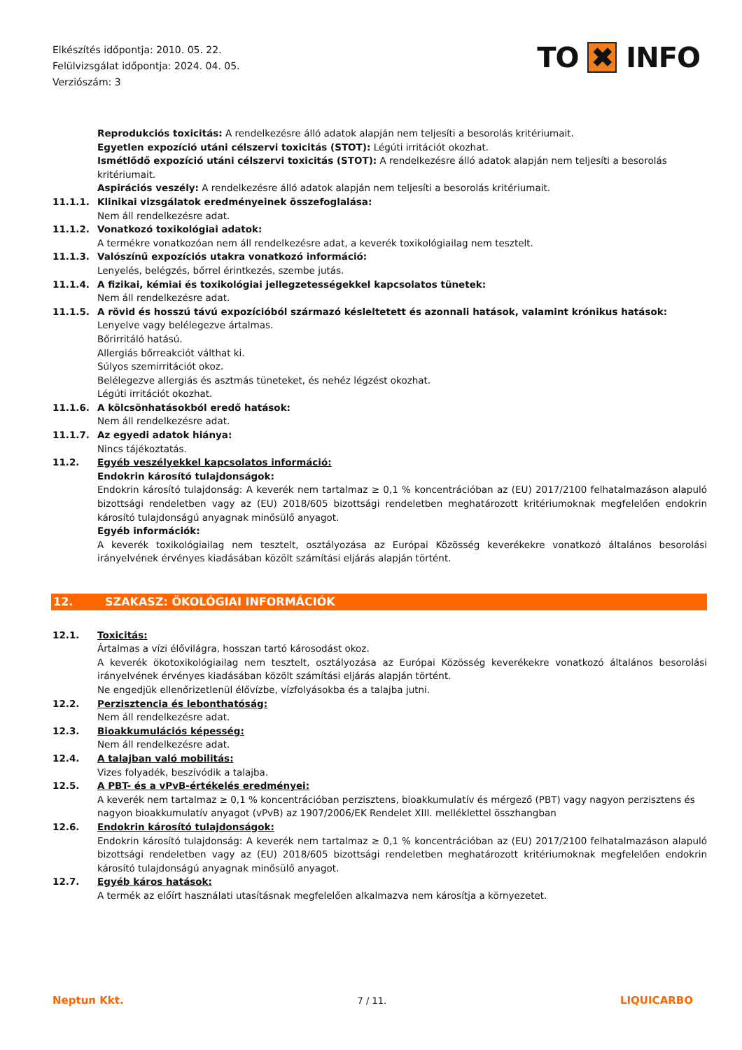Elkészítés időpontja: 2010. 05. 22.
Felülvizsgálat időpontja: 2024. 04. 05.
Verziószám: 3
TO ✖ INFO
Reprodukciós toxicitás: A rendelkezésre álló adatok alapján nem teljesíti a besorolás kritériumait.
Egyetlen expozíció utáni célszervi toxicitás (STOT): Légúti irritációt okozhat.
Ismétlődő expozíció utáni célszervi toxicitás (STOT): A rendelkezésre álló adatok alapján nem teljesíti a besorolás kritériumait.
Aspirációs veszély: A rendelkezésre álló adatok alapján nem teljesíti a besorolás kritériumait.
11.1.1. Klinikai vizsgálatok eredményeinek összefoglalása:
Nem áll rendelkezésre adat.
11.1.2. Vonatkozó toxikológiai adatok:
A termékre vonatkozóan nem áll rendelkezésre adat, a keverék toxikológiailag nem tesztelt.
11.1.3. Valószínű expozíciós utakra vonatkozó információ:
Lenyelés, belégzés, bőrrel érintkezés, szembe jutás.
11.1.4. A fizikai, kémiai és toxikológiai jellegzetességekkel kapcsolatos tünetek:
Nem áll rendelkezésre adat.
11.1.5. A rövid és hosszú távú expozícióból származó késleltetett és azonnali hatások, valamint krónikus hatások:
Lenyelve vagy belélegezve ártalmas.
Bőrirritáló hatású.
Allergiás bőrreakciót válthat ki.
Súlyos szemirritációt okoz.
Belélegezve allergiás és asztmás tüneteket, és nehéz légzést okozhat.
Légúti irritációt okozhat.
11.1.6. A kölcsönhatásokból eredő hatások:
Nem áll rendelkezésre adat.
11.1.7. Az egyedi adatok hiánya:
Nincs tájékoztatás.
11.2. Egyéb veszélyekkel kapcsolatos információ:
Endokrin károsító tulajdonságok:
Endokrin károsító tulajdonság: A keverék nem tartalmaz ≥ 0,1 % koncentrációban az (EU) 2017/2100 felhatalmazáson alapuló bizottsági rendeletben vagy az (EU) 2018/605 bizottsági rendeletben meghatározott kritériumoknak megfelelően endokrin károsító tulajdonságú anyagnak minősülő anyagot.
Egyéb információk:
A keverék toxikológiailag nem tesztelt, osztályozása az Európai Közösség keverékekre vonatkozó általános besorolási irányelvének érvényes kiadásában közölt számítási eljárás alapján történt.
12. SZAKASZ: ÖKOLÓGIAI INFORMÁCIÓK
12.1. Toxicitás:
Ártalmas a vízi élővilágra, hosszan tartó károsodást okoz.
A keverék ökotoxikológiailag nem tesztelt, osztályozása az Európai Közösség keverékekre vonatkozó általános besorolási irányelvének érvényes kiadásában közölt számítási eljárás alapján történt.
Ne engedjük ellenőrizetlenül élővízbe, vízfolyásokba és a talajba jutni.
12.2. Perzisztencia és lebonthatóság:
Nem áll rendelkezésre adat.
12.3. Bioakkumulációs képesség:
Nem áll rendelkezésre adat.
12.4. A talajban való mobilitás:
Vizes folyadék, beszívódik a talajba.
12.5. A PBT- és a vPvB-értékelés eredményei:
A keverék nem tartalmaz ≥ 0,1 % koncentrációban perzisztens, bioakkumulatív és mérgező (PBT) vagy nagyon perzisztens és nagyon bioakkumulatív anyagot (vPvB) az 1907/2006/EK Rendelet XIII. melléklettel összhangban
12.6. Endokrin károsító tulajdonságok:
Endokrin károsító tulajdonság: A keverék nem tartalmaz ≥ 0,1 % koncentrációban az (EU) 2017/2100 felhatalmazáson alapuló bizottsági rendeletben vagy az (EU) 2018/605 bizottsági rendeletben meghatározott kritériumoknak megfelelően endokrin károsító tulajdonságú anyagnak minősülő anyagot.
12.7. Egyéb káros hatások:
A termék az előírt használati utasításnak megfelelően alkalmazva nem károsítja a környezetet.
Neptun Kkt.
7 / 11.
LIQUICARBO